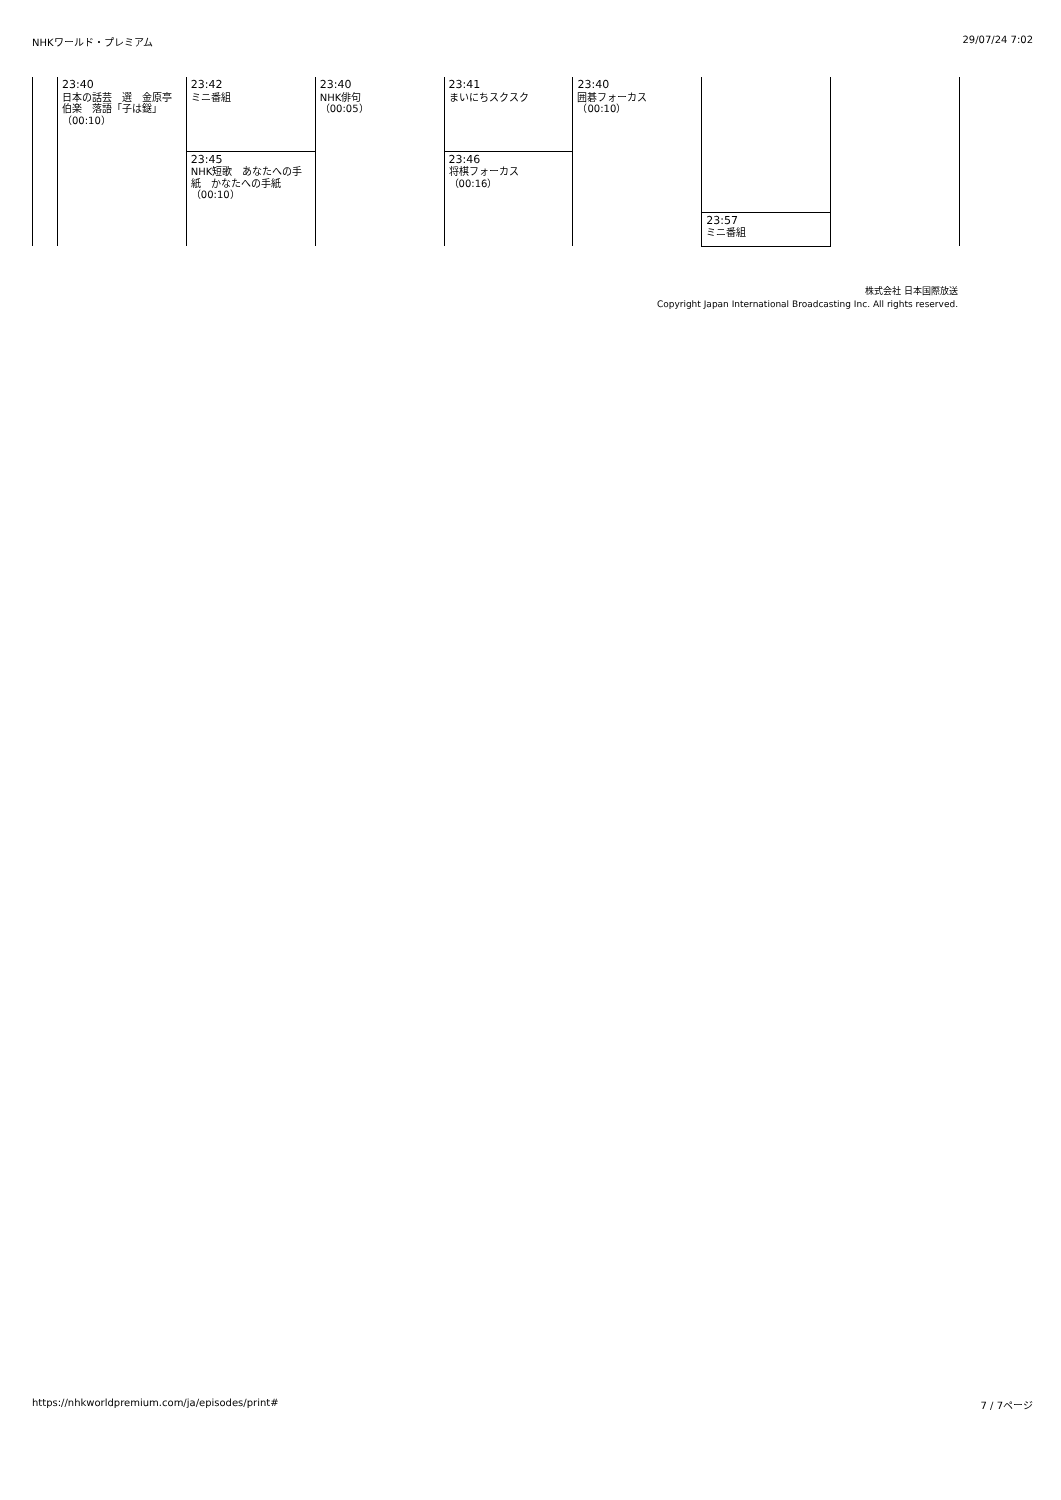NHKワールド・プレミアム 29/07/24 7:02
| | 23:40 日本の話芸 選 金原亭伯楽 落語「子は鎹」 （00:10） | 23:42 ミニ番組 | 23:40 NHK俳句 （00:05） | 23:41 まいにちスクスク | 23:40 囲碁フォーカス （00:10） | | |
| | | 23:45 NHK短歌 あなたへの手紙 かなたへの手紙 （00:10） | | 23:46 将棋フォーカス （00:16） | | | |
| | | | | | | 23:57 ミニ番組 | |
株式会社 日本国際放送
Copyright Japan International Broadcasting Inc. All rights reserved.
https://nhkworldpremium.com/ja/episodes/print# 7 / 7ページ